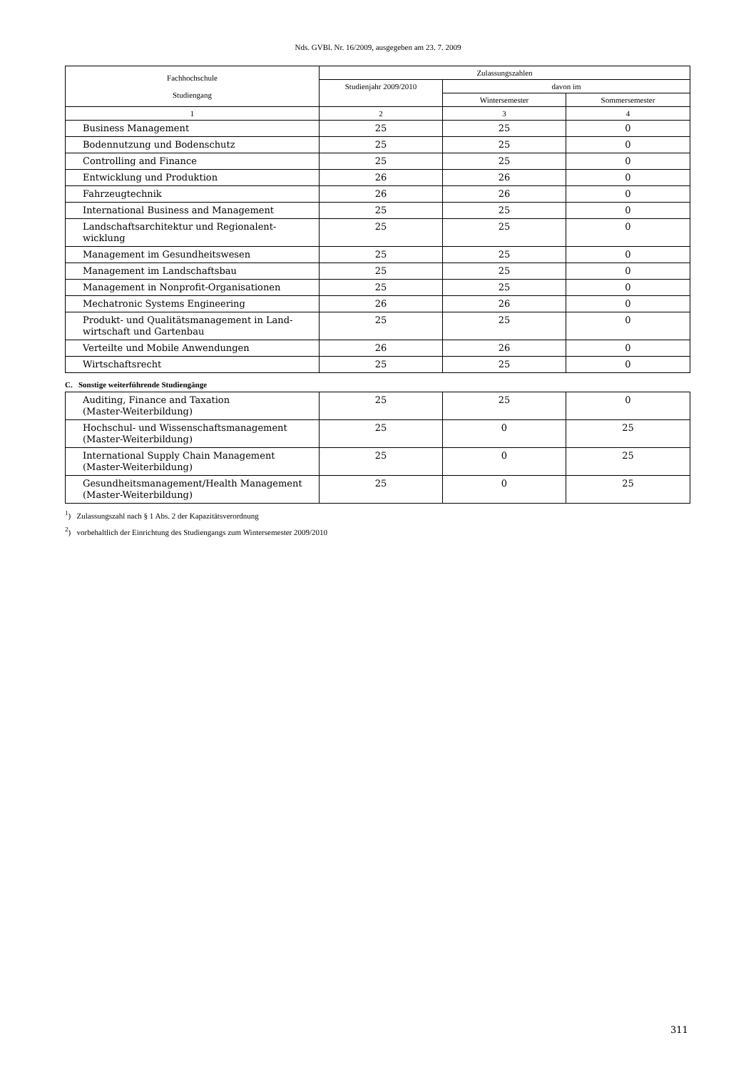Nds. GVBl. Nr. 16/2009, ausgegeben am 23. 7. 2009
| Fachhochschule Studiengang | Zulassungszahlen | | |
| --- | --- | --- | --- |
| | Studienjahr 2009/2010 | davon im | |
| | | Wintersemester | Sommersemester |
| 1 | 2 | 3 | 4 |
| Business Management | 25 | 25 | 0 |
| Bodennutzung und Bodenschutz | 25 | 25 | 0 |
| Controlling and Finance | 25 | 25 | 0 |
| Entwicklung und Produktion | 26 | 26 | 0 |
| Fahrzeugtechnik | 26 | 26 | 0 |
| International Business and Management | 25 | 25 | 0 |
| Landschaftsarchitektur und Regionalent- wicklung | 25 | 25 | 0 |
| Management im Gesundheitswesen | 25 | 25 | 0 |
| Management im Landschaftsbau | 25 | 25 | 0 |
| Management in Nonprofit-Organisationen | 25 | 25 | 0 |
| Mechatronic Systems Engineering | 26 | 26 | 0 |
| Produkt- und Qualitätsmanagement in Land- wirtschaft und Gartenbau | 25 | 25 | 0 |
| Verteilte und Mobile Anwendungen | 26 | 26 | 0 |
| Wirtschaftsrecht | 25 | 25 | 0 |
C. Sonstige weiterführende Studiengänge
| Auditing, Finance and Taxation (Master-Weiterbildung) | 25 | 25 | 0 |
| Hochschul- und Wissenschaftsmanagement (Master-Weiterbildung) | 25 | 0 | 25 |
| International Supply Chain Management (Master-Weiterbildung) | 25 | 0 | 25 |
| Gesundheitsmanagement/Health Management (Master-Weiterbildung) | 25 | 0 | 25 |
<sup>1</sup>) Zulassungszahl nach § 1 Abs. 2 der Kapazitätsverordnung
<sup>2</sup>) vorbehaltlich der Einrichtung des Studiengangs zum Wintersemester 2009/2010
311